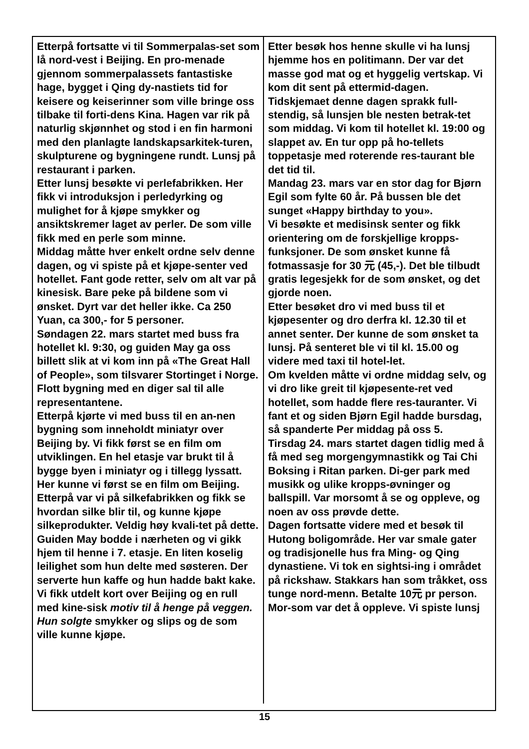Etterpå fortsatte vi til Sommerpalas-set som lå nord-vest i Beijing. En pro-menade gjennom sommerpalassets fantastiske hage, bygget i Qing dy-nastiets tid for keisere og keiserinner som ville bringe oss tilbake til forti-dens Kina. Hagen var rik på naturlig skjønnhet og stod i en fin harmoni med den planlagte landskapsarkitek-turen, skulpturene og bygningene rundt. Lunsj på restaurant i parken.
Etter lunsj besøkte vi perlefabrikken. Her fikk vi introduksjon i perledyrking og mulighet for å kjøpe smykker og ansiktskremer laget av perler. De som ville fikk med en perle som minne.
Middag måtte hver enkelt ordne selv denne dagen, og vi spiste på et kjøpe-senter ved hotellet. Fant gode retter, selv om alt var på kinesisk. Bare peke på bildene som vi ønsket. Dyrt var det heller ikke. Ca 250 Yuan, ca 300,- for 5 personer.
Søndagen 22. mars startet med buss fra hotellet kl. 9:30, og guiden May ga oss billett slik at vi kom inn på «The Great Hall of People», som tilsvarer Stortinget i Norge. Flott bygning med en diger sal til alle representantene.
Etterpå kjørte vi med buss til en an-nen bygning som inneholdt miniatyr over Beijing by. Vi fikk først se en film om utviklingen. En hel etasje var brukt til å bygge byen i miniatyr og i tillegg lyssatt. Her kunne vi først se en film om Beijing.
Etterpå var vi på silkefabrikken og fikk se hvordan silke blir til, og kunne kjøpe silkeprodukter. Veldig høy kvali-tet på dette.
Guiden May bodde i nærheten og vi gikk hjem til henne i 7. etasje. En liten koselig leilighet som hun delte med søsteren. Der serverte hun kaffe og hun hadde bakt kake. Vi fikk utdelt kort over Beijing og en rull med kine-sisk motiv til å henge på veggen. Hun solgte smykker og slips og de som ville kunne kjøpe.
Etter besøk hos henne skulle vi ha lunsj hjemme hos en politimann. Der var det masse god mat og et hyggelig vertskap. Vi kom dit sent på ettermid-dagen.
Tidskjemaet denne dagen sprakk full-stendig, så lunsjen ble nesten betrak-tet som middag. Vi kom til hotellet kl. 19:00 og slappet av. En tur opp på ho-tellets toppetasje med roterende res-taurant ble det tid til.
Mandag 23. mars var en stor dag for Bjørn Egil som fylte 60 år. På bussen ble det sunget «Happy birthday to you».
Vi besøkte et medisinsk senter og fikk orientering om de forskjellige kropps-funksjoner. De som ønsket kunne få fotmassasje for 30 元 (45,-). Det ble tilbudt gratis legesjekk for de som ønsket, og det gjorde noen.
Etter besøket dro vi med buss til et kjøpesenter og dro derfra kl. 12.30 til et annet senter. Der kunne de som ønsket ta lunsj. På senteret ble vi til kl. 15.00 og videre med taxi til hotel-let.
Om kvelden måtte vi ordne middag selv, og vi dro like greit til kjøpesente-ret ved hotellet, som hadde flere res-tauranter. Vi fant et og siden Bjørn Egil hadde bursdag, så spanderte Per middag på oss 5.
Tirsdag 24. mars startet dagen tidlig med å få med seg morgengymnastikk og Tai Chi Boksing i Ritan parken. Di-ger park med musikk og ulike kropps-øvninger og ballspill. Var morsomt å se og oppleve, og noen av oss prøvde dette.
Dagen fortsatte videre med et besøk til Hutong boligområde. Her var smale gater og tradisjonelle hus fra Ming- og Qing dynastiene. Vi tok en sightsi-ing i området på rickshaw. Stakkars han som tråkket, oss tunge nord-menn. Betalte 10元 pr person. Mor-som var det å oppleve. Vi spiste lunsj
15